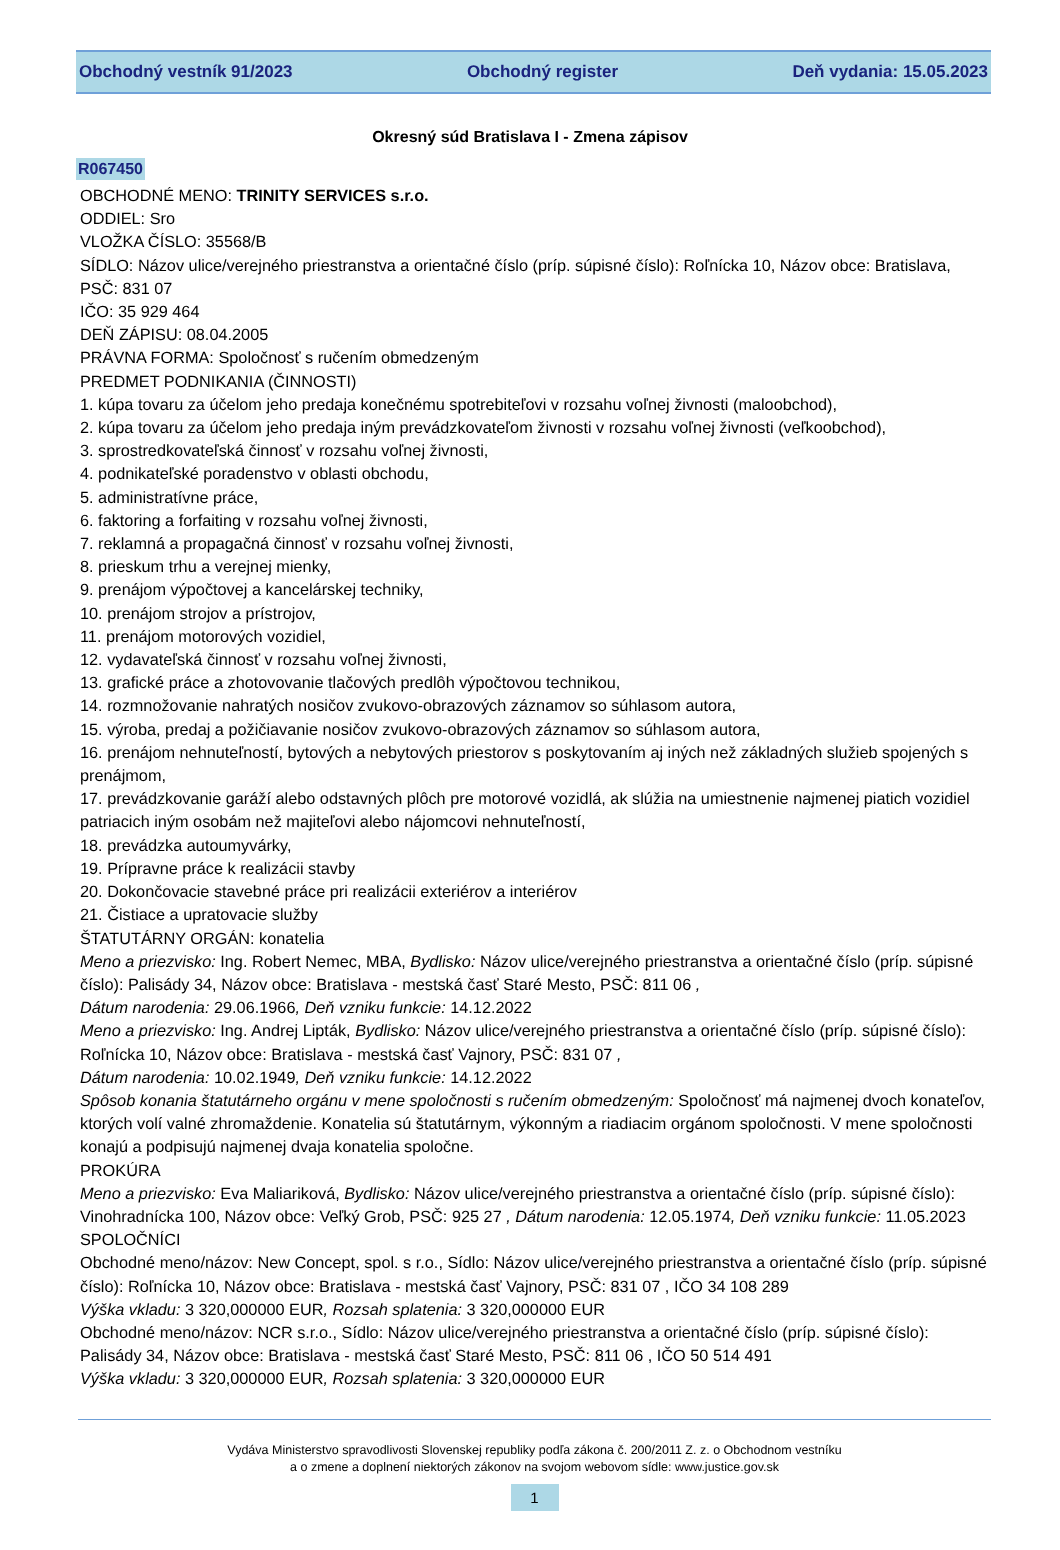Obchodný vestník 91/2023 Obchodný register Deň vydania: 15.05.2023
Okresný súd Bratislava I - Zmena zápisov
R067450
OBCHODNÉ MENO: TRINITY SERVICES s.r.o.
ODDIEL: Sro
VLOŽKA ČÍSLO: 35568/B
SÍDLO: Názov ulice/verejného priestranstva a orientačné číslo (príp. súpisné číslo): Roľnícka 10, Názov obce: Bratislava, PSČ: 831 07
IČO: 35 929 464
DEŇ ZÁPISU: 08.04.2005
PRÁVNA FORMA: Spoločnosť s ručením obmedzeným
PREDMET PODNIKANIA (ČINNOSTI)
1. kúpa tovaru za účelom jeho predaja konečnému spotrebiteľovi v rozsahu voľnej živnosti (maloobchod),
2. kúpa tovaru za účelom jeho predaja iným prevádzkovateľom živnosti v rozsahu voľnej živnosti (veľkoobchod),
3. sprostredkovateľská činnosť v rozsahu voľnej živnosti,
4. podnikateľské poradenstvo v oblasti obchodu,
5. administratívne práce,
6. faktoring a forfaiting v rozsahu voľnej živnosti,
7. reklamná a propagačná činnosť v rozsahu voľnej živnosti,
8. prieskum trhu a verejnej mienky,
9. prenájom výpočtovej a kancelárskej techniky,
10. prenájom strojov a prístrojov,
11. prenájom motorových vozidiel,
12. vydavateľská činnosť v rozsahu voľnej živnosti,
13. grafické práce a zhotovovanie tlačových predlôh výpočtovou technikou,
14. rozmnožovanie nahratých nosičov zvukovo-obrazových záznamov so súhlasom autora,
15. výroba, predaj a požičiavanie nosičov zvukovo-obrazových záznamov so súhlasom autora,
16. prenájom nehnuteľností, bytových a nebytových priestorov s poskytovaním aj iných než základných služieb spojených s prenájmom,
17. prevádzkovanie garáží alebo odstavných plôch pre motorové vozidlá, ak slúžia na umiestnenie najmenej piatich vozidiel patriacich iným osobám než majiteľovi alebo nájomcovi nehnuteľností,
18. prevádzka autoumyvárky,
19. Prípravne práce k realizácii stavby
20. Dokončovacie stavebné práce pri realizácii exteriérov a interiérov
21. Čistiace a upratovacie služby
ŠTATUTÁRNY ORGÁN: konatelia
Meno a priezvisko: Ing. Robert Nemec, MBA, Bydlisko: Názov ulice/verejného priestranstva a orientačné číslo (príp. súpisné číslo): Palisády 34, Názov obce: Bratislava - mestská časť Staré Mesto, PSČ: 811 06 ,
Dátum narodenia: 29.06.1966, Deň vzniku funkcie: 14.12.2022
Meno a priezvisko: Ing. Andrej Lipták, Bydlisko: Názov ulice/verejného priestranstva a orientačné číslo (príp. súpisné číslo): Roľnícka 10, Názov obce: Bratislava - mestská časť Vajnory, PSČ: 831 07 ,
Dátum narodenia: 10.02.1949, Deň vzniku funkcie: 14.12.2022
Spôsob konania štatutárneho orgánu v mene spoločnosti s ručením obmedzeným: Spoločnosť má najmenej dvoch konateľov, ktorých volí valné zhromaždenie. Konatelia sú štatutárnym, výkonným a riadiacim orgánom spoločnosti. V mene spoločnosti konajú a podpisujú najmenej dvaja konatelia spoločne.
PROKÚRA
Meno a priezvisko: Eva Maliariková, Bydlisko: Názov ulice/verejného priestranstva a orientačné číslo (príp. súpisné číslo): Vinohradnícka 100, Názov obce: Veľký Grob, PSČ: 925 27 , Dátum narodenia: 12.05.1974, Deň vzniku funkcie: 11.05.2023
SPOLOČNÍCI
Obchodné meno/názov: New Concept, spol. s r.o., Sídlo: Názov ulice/verejného priestranstva a orientačné číslo (príp. súpisné číslo): Roľnícka 10, Názov obce: Bratislava - mestská časť Vajnory, PSČ: 831 07 , IČO 34 108 289
Výška vkladu: 3 320,000000 EUR, Rozsah splatenia: 3 320,000000 EUR
Obchodné meno/názov: NCR s.r.o., Sídlo: Názov ulice/verejného priestranstva a orientačné číslo (príp. súpisné číslo): Palisády 34, Názov obce: Bratislava - mestská časť Staré Mesto, PSČ: 811 06 , IČO 50 514 491
Výška vkladu: 3 320,000000 EUR, Rozsah splatenia: 3 320,000000 EUR
Vydáva Ministerstvo spravodlivosti Slovenskej republiky podľa zákona č. 200/2011 Z. z. o Obchodnom vestníku
a o zmene a doplnení niektorých zákonov na svojom webovom sídle: www.justice.gov.sk
1